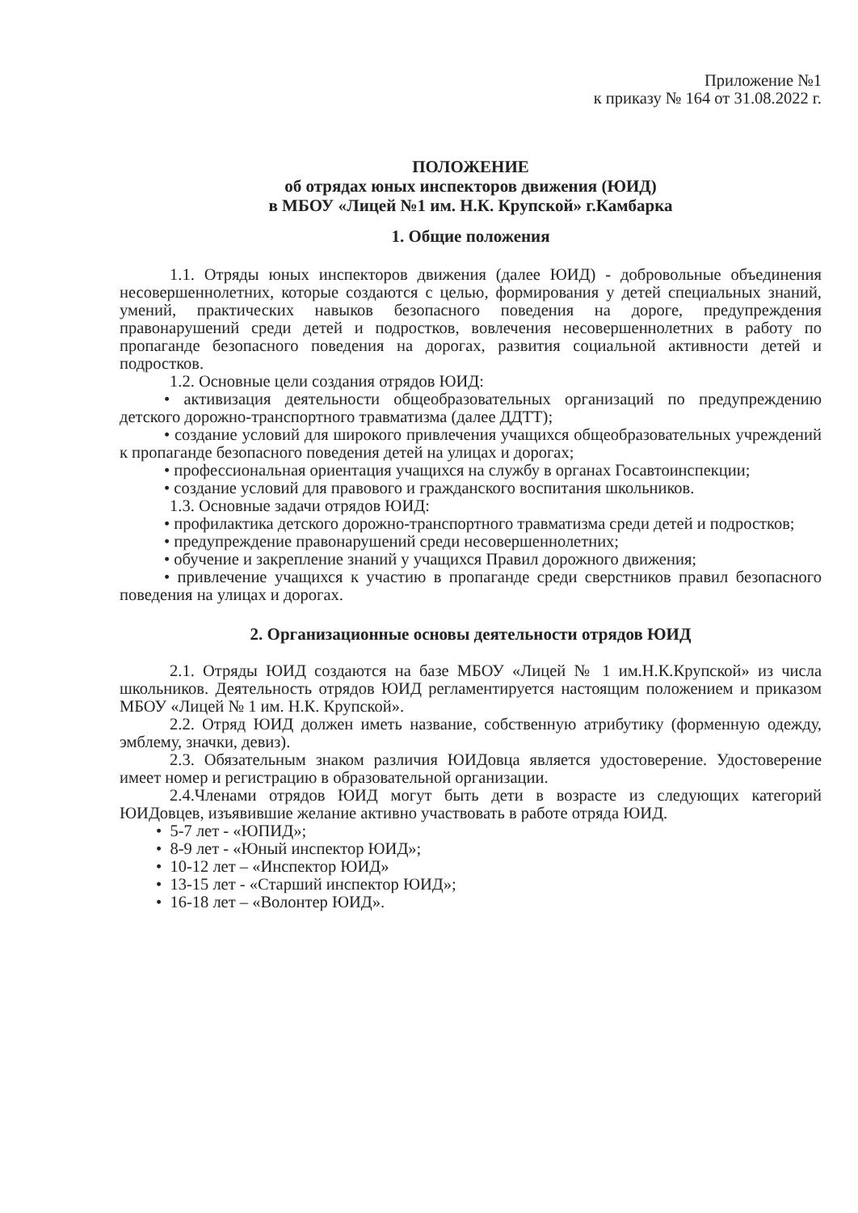Приложение №1
к приказу № 164 от 31.08.2022 г.
ПОЛОЖЕНИЕ
об отрядах юных инспекторов движения (ЮИД)
в МБОУ «Лицей №1 им. Н.К. Крупской» г.Камбарка
1. Общие положения
1.1. Отряды юных инспекторов движения (далее ЮИД) - добровольные объединения несовершеннолетних, которые создаются с целью, формирования у детей специальных знаний, умений, практических навыков безопасного поведения на дороге, предупреждения правонарушений среди детей и подростков, вовлечения несовершеннолетних в работу по пропаганде безопасного поведения на дорогах, развития социальной активности детей и подростков.
1.2. Основные цели создания отрядов ЮИД:
• активизация деятельности общеобразовательных организаций по предупреждению детского дорожно-транспортного травматизма (далее ДДТТ);
• создание условий для широкого привлечения учащихся общеобразовательных учреждений к пропаганде безопасного поведения детей на улицах и дорогах;
• профессиональная ориентация учащихся на службу в органах Госавтоинспекции;
• создание условий для правового и гражданского воспитания школьников.
1.3. Основные задачи отрядов ЮИД:
• профилактика детского дорожно-транспортного травматизма среди детей и подростков;
• предупреждение правонарушений среди несовершеннолетних;
• обучение и закрепление знаний у учащихся Правил дорожного движения;
• привлечение учащихся к участию в пропаганде среди сверстников правил безопасного поведения на улицах и дорогах.
2. Организационные основы деятельности отрядов ЮИД
2.1. Отряды ЮИД создаются на базе МБОУ «Лицей № 1 им.Н.К.Крупской» из числа школьников. Деятельность отрядов ЮИД регламентируется настоящим положением и приказом МБОУ «Лицей № 1 им. Н.К. Крупской».
2.2. Отряд ЮИД должен иметь название, собственную атрибутику (форменную одежду, эмблему, значки, девиз).
2.3. Обязательным знаком различия ЮИДовца является удостоверение. Удостоверение имеет номер и регистрацию в образовательной организации.
2.4.Членами отрядов ЮИД могут быть дети в возрасте из следующих категорий ЮИДовцев, изъявившие желание активно участвовать в работе отряда ЮИД.
• 5-7 лет - «ЮПИД»;
• 8-9 лет - «Юный инспектор ЮИД»;
• 10-12 лет – «Инспектор ЮИД»
• 13-15 лет - «Старший инспектор ЮИД»;
• 16-18 лет – «Волонтер ЮИД».